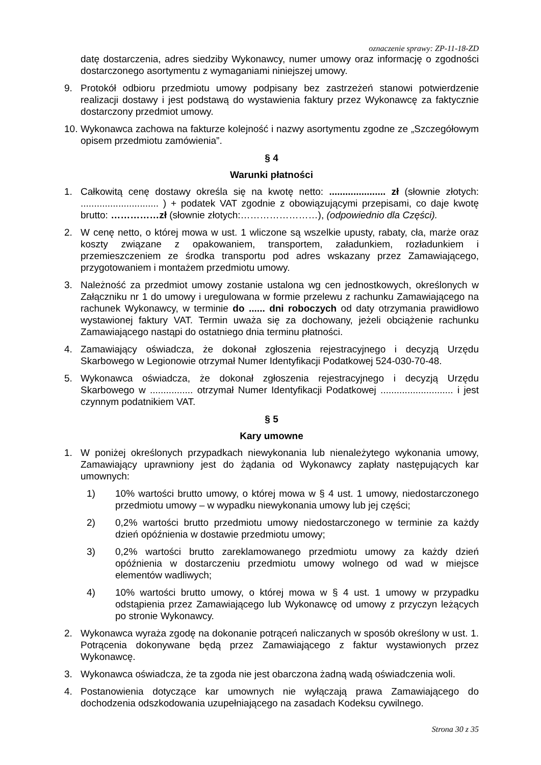oznaczenie sprawy: ZP-11-18-ZD
datę dostarczenia, adres siedziby Wykonawcy, numer umowy oraz informację o zgodności dostarczonego asortymentu z wymaganiami niniejszej umowy.
9. Protokół odbioru przedmiotu umowy podpisany bez zastrzeżeń stanowi potwierdzenie realizacji dostawy i jest podstawą do wystawienia faktury przez Wykonawcę za faktycznie dostarczony przedmiot umowy.
10. Wykonawca zachowa na fakturze kolejność i nazwy asortymentu zgodne ze „Szczegółowym opisem przedmiotu zamówienia”.
§ 4
Warunki płatności
1. Całkowitą cenę dostawy określa się na kwotę netto: ..................... zł (słownie złotych: ............................. ) + podatek VAT zgodnie z obowiązującymi przepisami, co daje kwotę brutto: ……………zł (słownie złotych:……………………), (odpowiednio dla Części).
2. W cenę netto, o której mowa w ust. 1 wliczone są wszelkie upusty, rabaty, cła, marże oraz koszty związane z opakowaniem, transportem, załadunkiem, rozładunkiem i przemieszczeniem ze środka transportu pod adres wskazany przez Zamawiającego, przygotowaniem i montażem przedmiotu umowy.
3. Należność za przedmiot umowy zostanie ustalona wg cen jednostkowych, określonych w Załączniku nr 1 do umowy i uregulowana w formie przelewu z rachunku Zamawiającego na rachunek Wykonawcy, w terminie do ...... dni roboczych od daty otrzymania prawidłowo wystawionej faktury VAT. Termin uważa się za dochowany, jeżeli obciążenie rachunku Zamawiającego nastąpi do ostatniego dnia terminu płatności.
4. Zamawiający oświadcza, że dokonał zgłoszenia rejestracyjnego i decyzją Urzędu Skarbowego w Legionowie otrzymał Numer Identyfikacji Podatkowej 524-030-70-48.
5. Wykonawca oświadcza, że dokonał zgłoszenia rejestracyjnego i decyzją Urzędu Skarbowego w ................ otrzymał Numer Identyfikacji Podatkowej ........................... i jest czynnym podatnikiem VAT.
§ 5
Kary umowne
1. W poniżej określonych przypadkach niewykonania lub nienależytego wykonania umowy, Zamawiający uprawniony jest do żądania od Wykonawcy zapłaty następujących kar umownych:
1) 10% wartości brutto umowy, o której mowa w § 4 ust. 1 umowy, niedostarczonego przedmiotu umowy – w wypadku niewykonania umowy lub jej części;
2) 0,2% wartości brutto przedmiotu umowy niedostarczonego w terminie za każdy dzień opóźnienia w dostawie przedmiotu umowy;
3) 0,2% wartości brutto zareklamowanego przedmiotu umowy za każdy dzień opóźnienia w dostarczeniu przedmiotu umowy wolnego od wad w miejsce elementów wadliwych;
4) 10% wartości brutto umowy, o której mowa w § 4 ust. 1 umowy w przypadku odstąpienia przez Zamawiającego lub Wykonawcę od umowy z przyczyn leżących po stronie Wykonawcy.
2. Wykonawca wyraża zgodę na dokonanie potrąceń naliczanych w sposób określony w ust. 1. Potrącenia dokonywane będą przez Zamawiającego z faktur wystawionych przez Wykonawcę.
3. Wykonawca oświadcza, że ta zgoda nie jest obarczona żadną wadą oświadczenia woli.
4. Postanowienia dotyczące kar umownych nie wyłączają prawa Zamawiającego do dochodzenia odszkodowania uzupełniającego na zasadach Kodeksu cywilnego.
Strona 30 z 35